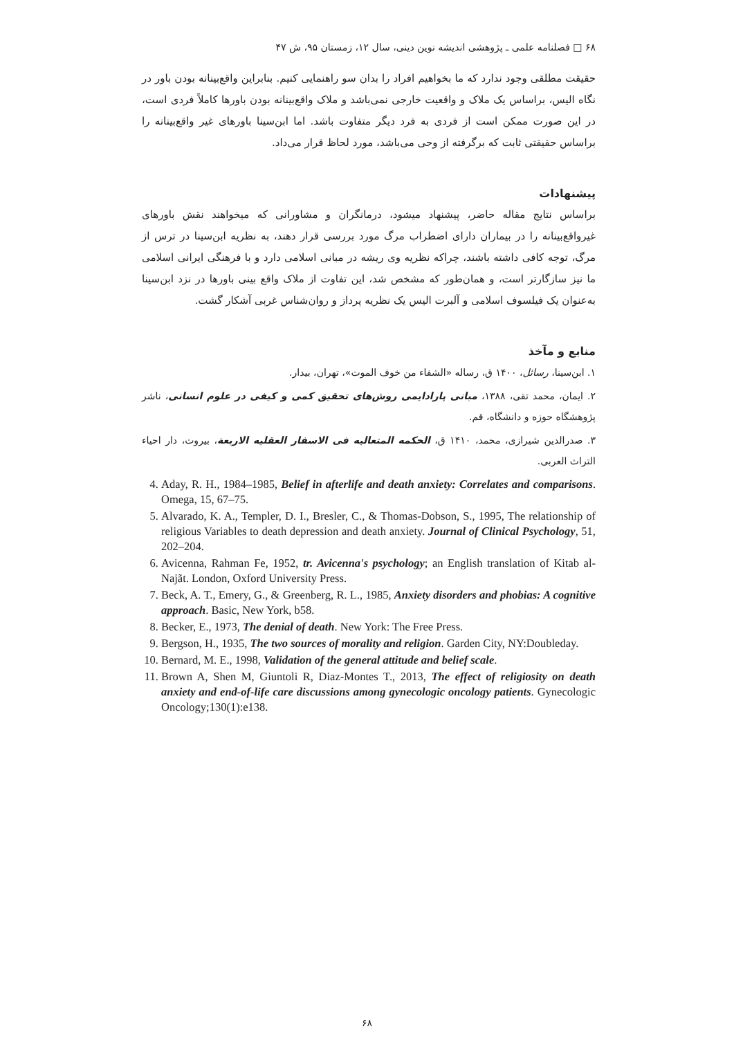۶۸ □ فصلنامه علمی ـ پژوهشی اندیشه نوین دینی، سال ۱۲، زمستان ۹۵، ش ۴۷
حقیقت مطلقی وجود ندارد که ما بخواهیم افراد را بدان سو راهنمایی کنیم. بنابراین واقع‌بینانه بودن باور در نگاه الیس، براساس یک ملاک و واقعیت خارجی نمی‌باشد و ملاک واقع‌بینانه بودن باورها کاملاً فردی است، در این صورت ممکن است از فردی به فرد دیگر متفاوت باشد. اما ابن‌سینا باورهای غیر واقع‌بینانه را براساس حقیقتی ثابت که برگرفته از وحی می‌باشد، مورد لحاظ قرار می‌داد.
پیشنهادات
براساس نتایج مقاله حاضر، پیشنهاد میشود، درمانگران و مشاورانی که میخواهند نقش باورهای غیرواقع‌بینانه را در بیماران دارای اضطراب مرگ مورد بررسی قرار دهند، به نظریه ابن‌سینا در ترس از مرگ، توجه کافی داشته باشند، چراکه نظریه وی ریشه در مبانی اسلامی دارد و با فرهنگی ایرانی اسلامی ما نیز سازگارتر است، و همان‌طور که مشخص شد، این تفاوت از ملاک واقع بینی باورها در نزد ابن‌سینا به‌عنوان یک فیلسوف اسلامی و آلبرت الیس یک نظریه پرداز و روان‌شناس غربی آشکار گشت.
منابع و مآخذ
۱. ابن‌سینا، رسائل، ۱۴۰۰ ق، رساله «الشفاء من خوف الموت»، تهران، بیدار.
۲. ایمان، محمد تقی، ۱۳۸۸، مبانی پارادایمی روش‌های تحقیق کمی و کیفی در علوم انسانی، ناشر پژوهشگاه حوزه و دانشگاه، قم.
۳. صدرالدین شیرازی، محمد، ۱۴۱۰ ق، الحکمه المتعالیه فی الاسفار العقلیه الاربعة، بیروت، دار احیاء التراث العربی.
4. Aday, R. H., 1984–1985, Belief in afterlife and death anxiety: Correlates and comparisons. Omega, 15, 67–75.
5. Alvarado, K. A., Templer, D. I., Bresler, C., & Thomas-Dobson, S., 1995, The relationship of religious Variables to death depression and death anxiety. Journal of Clinical Psychology, 51, 202–204.
6. Avicenna, Rahman Fe, 1952, tr. Avicenna's psychology; an English translation of Kitab al-Najãt. London, Oxford University Press.
7. Beck, A. T., Emery, G., & Greenberg, R. L., 1985, Anxiety disorders and phobias: A cognitive approach. Basic, New York, b58.
8. Becker, E., 1973, The denial of death. New York: The Free Press.
9. Bergson, H., 1935, The two sources of morality and religion. Garden City, NY:Doubleday.
10. Bernard, M. E., 1998, Validation of the general attitude and belief scale.
11. Brown A, Shen M, Giuntoli R, Diaz-Montes T., 2013, The effect of religiosity on death anxiety and end-of-life care discussions among gynecologic oncology patients. Gynecologic Oncology;130(1):e138.
۶۸